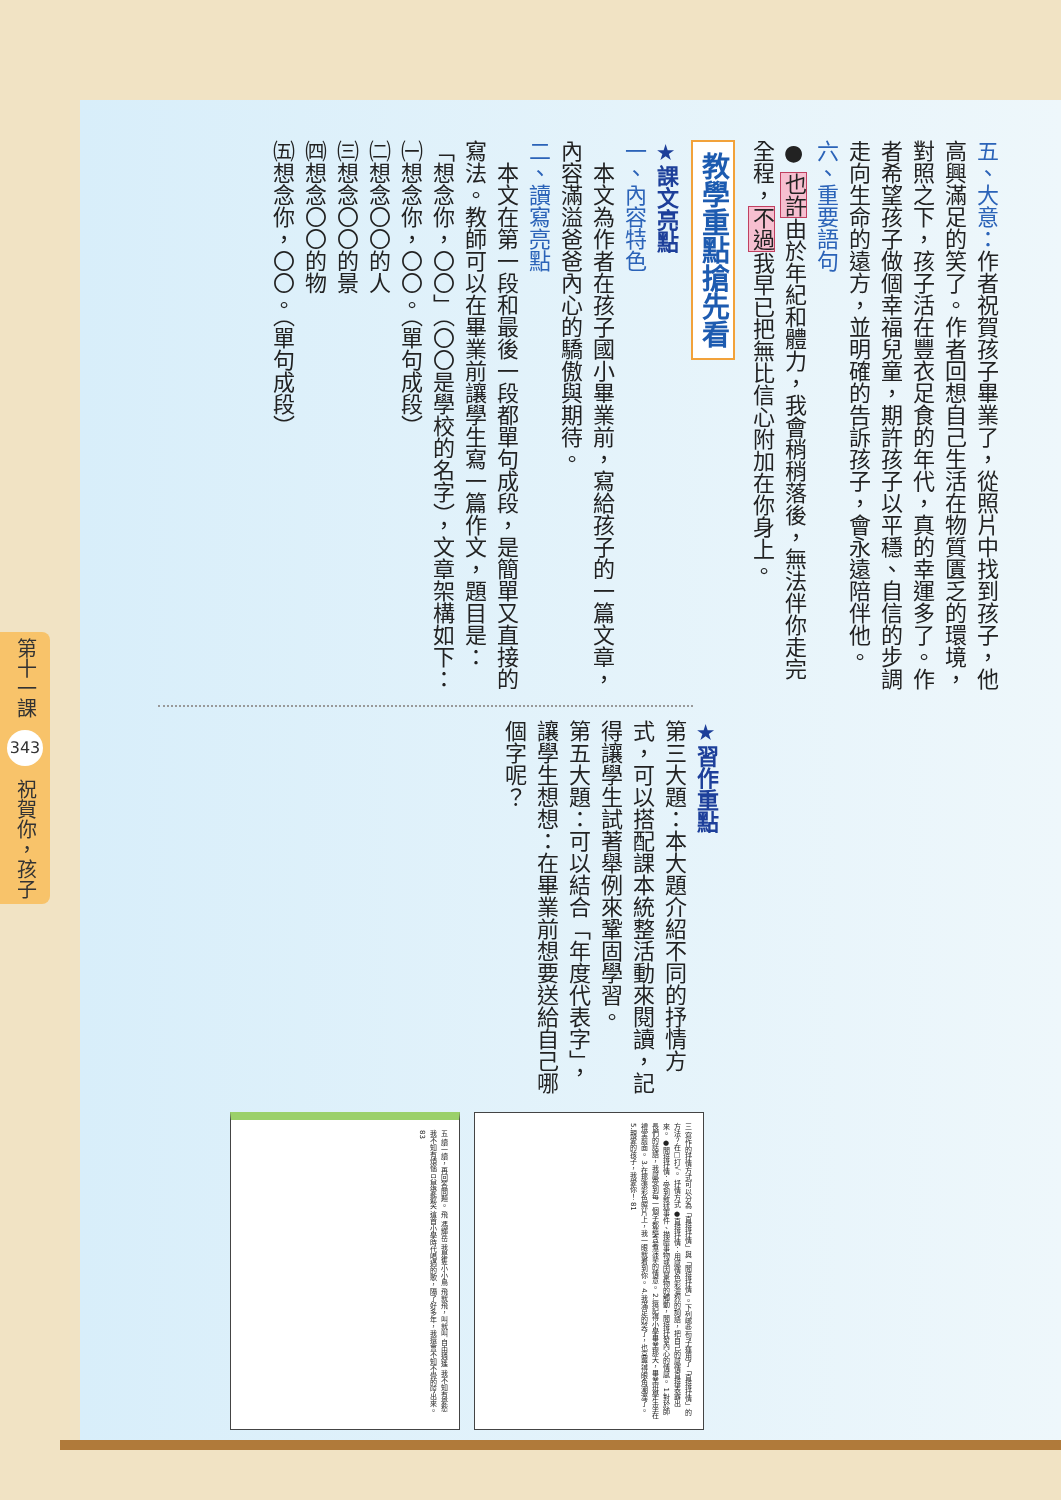第十一課 343 祝賀你，孩子
五、大意：作者祝賀孩子畢業了，從照片中找到孩子，他高興滿足的笑了。作者回想自己生活在物質匱乏的環境，對照之下，孩子活在豐衣足食的年代，真的幸運多了。作者希望孩子做個幸福兒童，期許孩子以平穩、自信的步調走向生命的遠方，並明確的告訴孩子，會永遠陪伴他。
六、重要語句
● 也許由於年紀和體力，我會稍稍落後，無法伴你走完全程，不過我早已把無比信心附加在你身上。
教學重點搶先看
★課文亮點
一、內容特色
　本文為作者在孩子國小畢業前，寫給孩子的一篇文章，內容滿溢爸爸內心的驕傲與期待。
二、讀寫亮點
　本文在第一段和最後一段都單句成段，是簡單又直接的寫法。教師可以在畢業前讓學生寫一篇作文，題目是：「想念你，〇〇」（〇〇是學校的名字），文章架構如下：
㈠想念你，〇〇。（單句成段）
㈡想念〇〇的人
㈢想念〇〇的景
㈣想念〇〇的物
㈤想念你，〇〇。（單句成段）
★習作重點
第三大題：本大題介紹不同的抒情方式，可以搭配課本統整活動來閱讀，記得讓學生試著舉例來鞏固學習。
第五大題：可以結合「年度代表字」，讓學生想想：在畢業前想要送給自己哪個字呢？
五 讀一讀，再回答問題。 飛 馮輝岳 我是隻小小鳥 飛就飛，叫就叫 自由逍遙 我不知有憂愁 我不知有煩惱 只是愛歡笑 這首小學時代唱過的歌，隔了好多年，我還會不知不覺的哼出來。 83
三 寫作的抒情方式可以分為「直接抒情」與「間接抒情」。下列哪些句子運用了「直接抒情」的方法？在□打√。 抒情方式 ●直接抒情：用感情色彩濃烈的詞語，把自己的感情直接表露出來。 ●間接抒情：受到敘述事件、描繪事物或因景物的觸動，間接抒發內心的情感。 1.對於師長們的話語，我感受到每一個字都蘊含著深摯的情意。 2.還記得小學畢業那天，畢業班學生坐在禮堂前面。 3.在那張彩色照片上，我一眼就看到你。 4.我滿足的笑了，也高興得眼角潮溼了。 5.親愛的孩子，我愛你！ 81